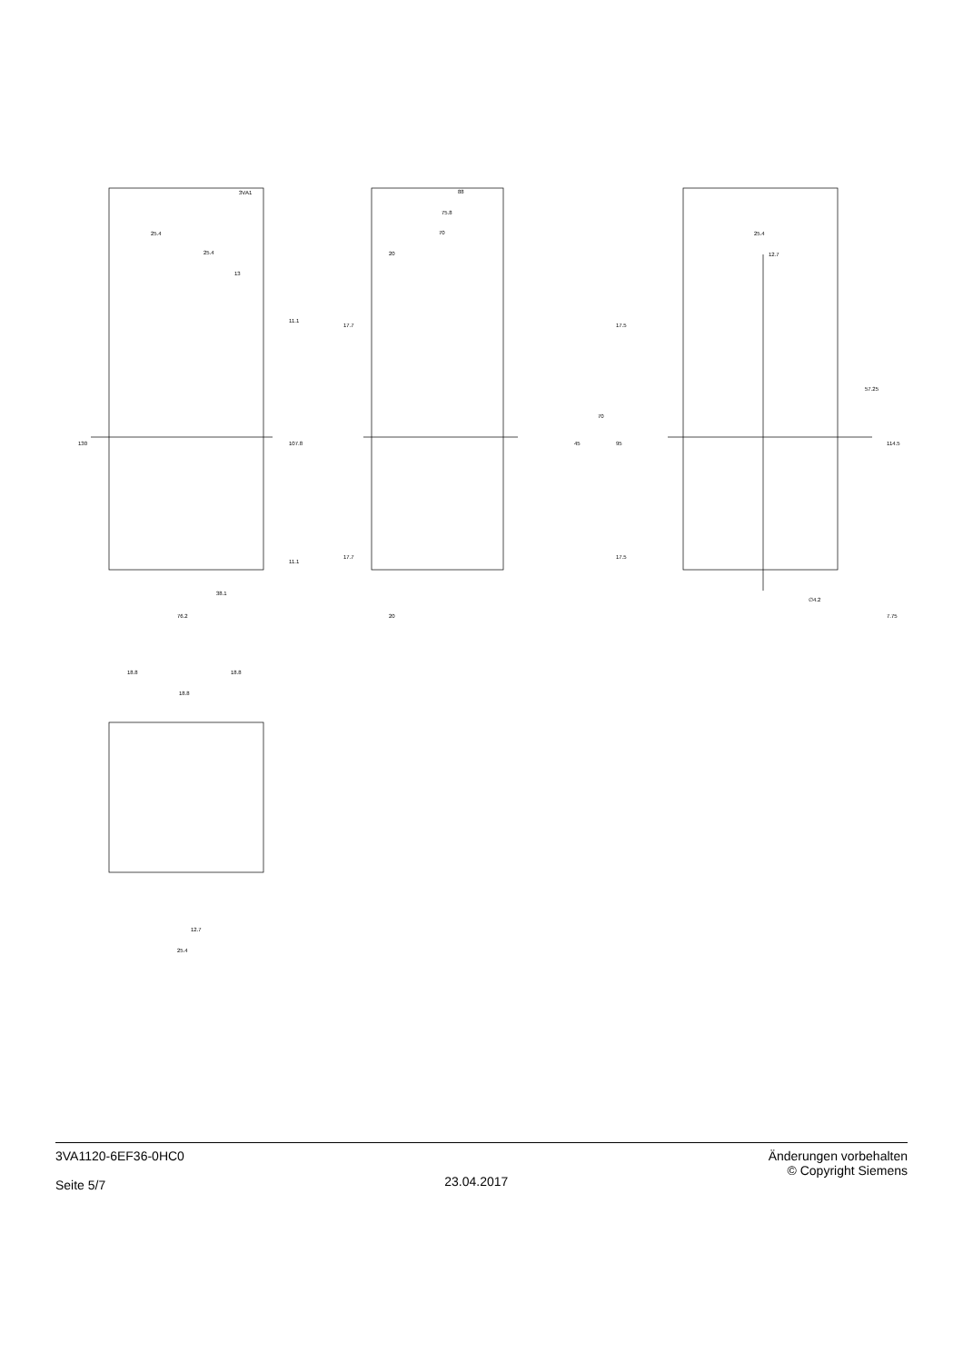25.4
25.4
13
130
107.8
11.1
11.1
38.1
76.2
3VA1
88
75.8
70
20
20
17.7
17.7
17.5
17.5
45
70
95
25.4
12.7
57.25
114.5
∅4.2
7.75
18.8
18.8
18.8
12.7
25.4
3VA1120-6EF36-0HC0
Seite 5/7
23.04.2017 Änderungen vorbehalten
© Copyright Siemens